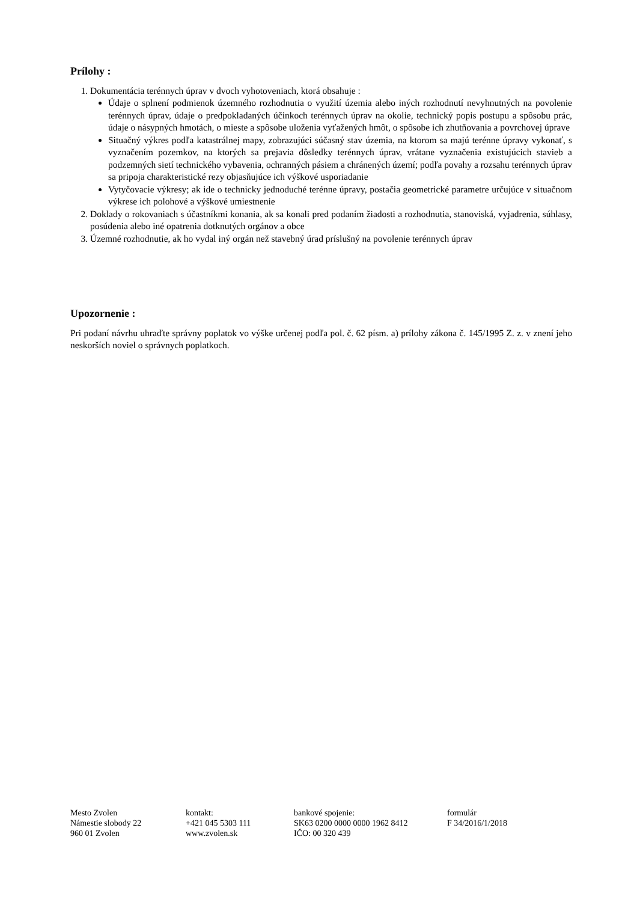Prílohy :
1. Dokumentácia terénnych úprav v dvoch vyhotoveniach, ktorá obsahuje :
Údaje o splnení podmienok územného rozhodnutia o využití územia alebo iných rozhodnutí nevyhnutných na povolenie terénnych úprav, údaje o predpokladaných účinkoch terénnych úprav na okolie, technický popis postupu a spôsobu prác, údaje o násypných hmotách, o mieste a spôsobe uloženia vyťažených hmôt, o spôsobe ich zhutňovania a povrchovej úprave
Situačný výkres podľa katastrálnej mapy, zobrazujúci súčasný stav územia, na ktorom sa majú terénne úpravy vykonať, s vyznačením pozemkov, na ktorých sa prejavia dôsledky terénnych úprav, vrátane vyznačenia existujúcich stavieb a podzemných sietí technického vybavenia, ochranných pásiem a chránených území; podľa povahy a rozsahu terénnych úprav sa pripoja charakteristické rezy objasňujúce ich výškové usporiadanie
Vytyčovacie výkresy; ak ide o technicky jednoduché terénne úpravy, postačia geometrické parametre určujúce v situačnom výkrese ich polohové a výškové umiestnenie
2. Doklady o rokovaniach s účastníkmi konania, ak sa konali pred podaním žiadosti a rozhodnutia, stanoviská, vyjadrenia, súhlasy, posúdenia alebo iné opatrenia dotknutých orgánov a obce
3. Územné rozhodnutie, ak ho vydal iný orgán než stavebný úrad príslušný na povolenie terénnych úprav
Upozornenie :
Pri podaní návrhu uhraďte správny poplatok vo výške určenej podľa pol. č. 62 písm. a) prílohy zákona č. 145/1995 Z. z. v znení jeho neskorších noviel o správnych poplatkoch.
Mesto Zvolen
Námestie slobody 22
960 01 Zvolen
kontakt:
+421 045 5303 111
www.zvolen.sk
bankové spojenie:
SK63 0200 0000 0000 1962 8412
IČO: 00 320 439
formulár
F 34/2016/1/2018